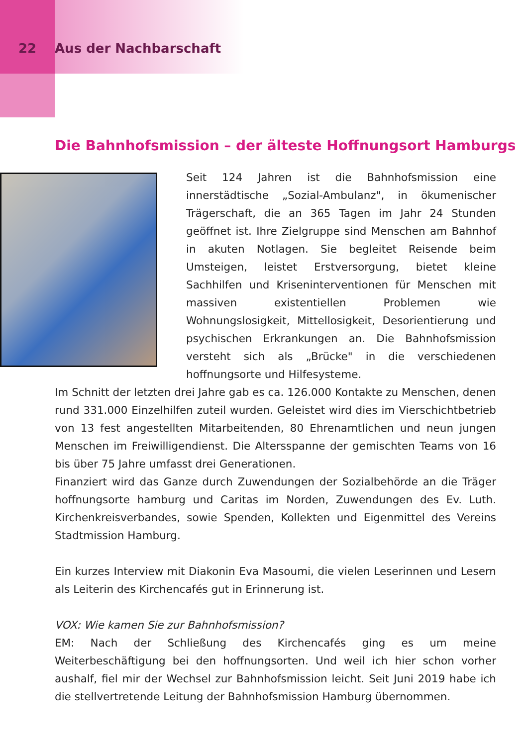22 Aus der Nachbarschaft
Die Bahnhofsmission – der älteste Hoffnungsort Hamburgs
Seit 124 Jahren ist die Bahnhofsmission eine innerstädtische „Sozial-Ambulanz", in ökumenischer Trägerschaft, die an 365 Tagen im Jahr 24 Stunden geöffnet ist. Ihre Zielgruppe sind Menschen am Bahnhof in akuten Notlagen. Sie begleitet Reisende beim Umsteigen, leistet Erstversorgung, bietet kleine Sachhilfen und Kriseninterventionen für Menschen mit massiven existentiellen Problemen wie Wohnungslosigkeit, Mittellosigkeit, Desorientierung und psychischen Erkrankungen an. Die Bahnhofsmission versteht sich als „Brücke" in die verschiedenen hoffnungsorte und Hilfesysteme.
Im Schnitt der letzten drei Jahre gab es ca. 126.000 Kontakte zu Menschen, denen rund 331.000 Einzelhilfen zuteil wurden. Geleistet wird dies im Vierschichtbetrieb von 13 fest angestellten Mitarbeitenden, 80 Ehrenamtlichen und neun jungen Menschen im Freiwilligendienst. Die Altersspanne der gemischten Teams von 16 bis über 75 Jahre umfasst drei Generationen.
Finanziert wird das Ganze durch Zuwendungen der Sozialbehörde an die Träger hoffnungsorte hamburg und Caritas im Norden, Zuwendungen des Ev. Luth. Kirchenkreisverbandes, sowie Spenden, Kollekten und Eigenmittel des Vereins Stadtmission Hamburg.
Ein kurzes Interview mit Diakonin Eva Masoumi, die vielen Leserinnen und Lesern als Leiterin des Kirchencafés gut in Erinnerung ist.
VOX: Wie kamen Sie zur Bahnhofsmission?
EM: Nach der Schließung des Kirchencafés ging es um meine Weiterbeschäftigung bei den hoffnungsorten. Und weil ich hier schon vorher aushalf, fiel mir der Wechsel zur Bahnhofsmission leicht. Seit Juni 2019 habe ich die stellvertretende Leitung der Bahnhofsmission Hamburg übernommen.